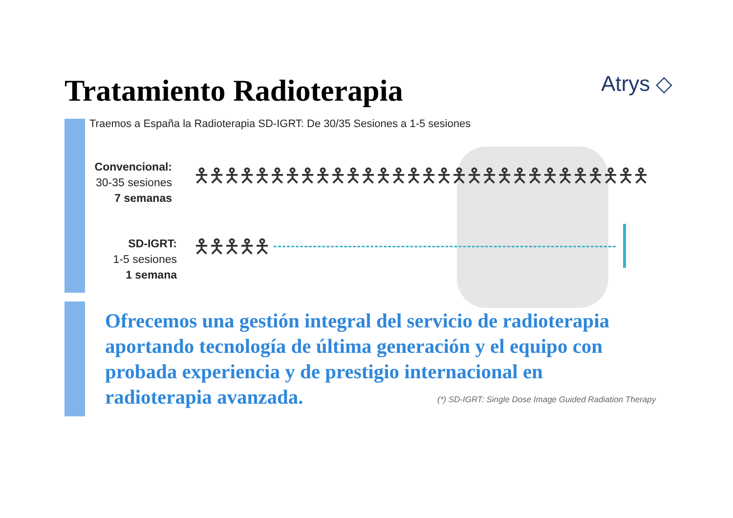Tratamiento Radioterapia Atrys ◇
Traemos a España la Radioterapia SD-IGRT: De 30/35 Sesiones a 1-5 sesiones
Convencional:
30-35 sesiones
7 semanas
🯅🯅🯅🯅🯅🯅🯅🯅🯅🯅🯅🯅🯅🯅🯅🯅🯅🯅🯅🯅🯅🯅🯅🯅🯅🯅🯅🯅🯅🯅
SD-IGRT:
1-5 sesiones
1 semana
🯅🯅🯅🯅🯅
Ofrecemos una gestión integral del servicio de radioterapia aportando tecnología de última generación y el equipo con probada experiencia y de prestigio internacional en radioterapia avanzada.
(*) SD-IGRT: Single Dose Image Guided Radiation Therapy